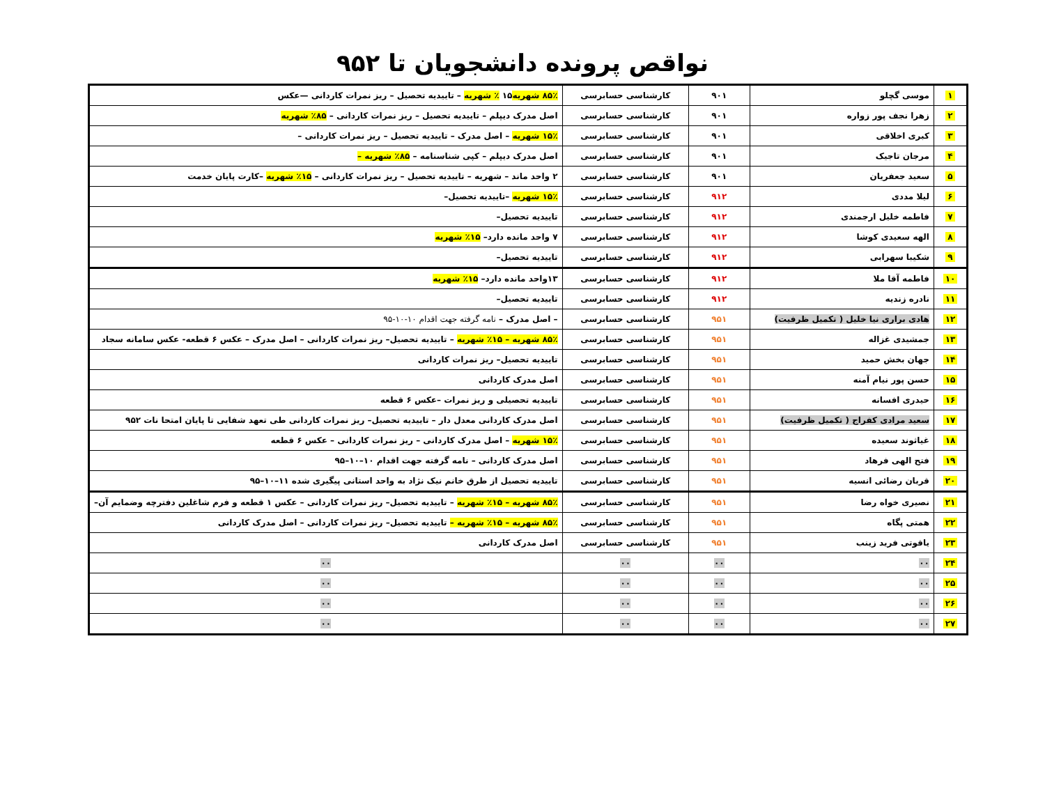نواقص پرونده دانشجویان تا ۹۵۲
| ۱ | موسی گچلو | ۹۰۱ | کارشناسی حسابرسی | ۸۵٪ شهریه ۱۵ ٪ شهریه – تاییدیه تحصیل – ریز نمرات کاردانی —عکس |
| ۲ | زهرا نجف پور زواره | ۹۰۱ | کارشناسی حسابرسی | اصل مدرک دیپلم – تاییدیه تحصیل – ریز نمرات کاردانی – ۸۵٪ شهریه |
| ۳ | کبری اخلاقی | ۹۰۱ | کارشناسی حسابرسی | ۱۵٪ شهریه – اصل مدرک – تاییدیه تحصیل – ریز نمرات کاردانی – |
| ۴ | مرجان تاجیک | ۹۰۱ | کارشناسی حسابرسی | اصل مدرک دیپلم – کپی شناسنامه – ۸۵٪ شهریه – |
| ۵ | سعید جعفریان | ۹۰۱ | کارشناسی حسابرسی | ۲ واحد ماند – شهریه – تاییدیه تحصیل – ریز نمرات کاردانی – ۱۵٪ شهریه –کارت پایان خدمت |
| ۶ | لیلا مددی | ۹۱۲ | کارشناسی حسابرسی | ۱۵٪ شهریه –تاییدیه تحصیل– |
| ۷ | فاطمه خلیل ارجمندی | ۹۱۲ | کارشناسی حسابرسی | تاییدیه تحصیل– |
| ۸ | الهه سعیدی کوشا | ۹۱۲ | کارشناسی حسابرسی | ۷ واحد مانده دارد– ۱۵٪ شهریه |
| ۹ | شکیبا سهرابی | ۹۱۲ | کارشناسی حسابرسی | تاییدیه تحصیل– |
| ۱۰ | فاطمه آقا ملا | ۹۱۲ | کارشناسی حسابرسی | ۱۳واحد مانده دارد– ۱۵٪ شهریه |
| ۱۱ | نادره زندیه | ۹۱۲ | کارشناسی حسابرسی | تاییدیه تحصیل– |
| ۱۲ | هادی براری نیا خلیل ( تکمیل ظرفیت) | ۹۵۱ | کارشناسی حسابرسی | – اصل مدرک – نامه گرفته جهت اقدام ۱۰-۱۰-۹۵ |
| ۱۳ | جمشیدی غزاله | ۹۵۱ | کارشناسی حسابرسی | ۸۵٪ شهریه – ۱۵٪ شهریه – تاییدیه تحصیل– ریز نمرات کاردانی – اصل مدرک – عکس ۶ قطعه- عکس سامانه سجاد |
| ۱۴ | جهان بخش حمید | ۹۵۱ | کارشناسی حسابرسی | تاییدیه تحصیل– ریز نمرات کاردانی |
| ۱۵ | حسن پور نیام آمنه | ۹۵۱ | کارشناسی حسابرسی | اصل مدرک کاردانی |
| ۱۶ | حیدری افسانه | ۹۵۱ | کارشناسی حسابرسی | تاییدیه تحصیلی و ریز نمرات –عکس ۶ قطعه |
| ۱۷ | سعید مرادی کفراج ( تکمیل ظرفیت) | ۹۵۱ | کارشناسی حسابرسی | اصل مدرک کاردانی معدل دار – تاییدیه تحصیل– ریز نمرات کاردانی طی تعهد شفایی تا پایان امتحا نات ۹۵۲ |
| ۱۸ | غیاثوند سعیده | ۹۵۱ | کارشناسی حسابرسی | ۱۵٪ شهریه – اصل مدرک کاردانی – ریز نمرات کاردانی – عکس ۶ قطعه |
| ۱۹ | فتح الهی فرهاد | ۹۵۱ | کارشناسی حسابرسی | اصل مدرک کاردانی – نامه گرفته جهت اقدام ۱۰–۱۰–۹۵ |
| ۲۰ | قربان رضائی انسیه | ۹۵۱ | کارشناسی حسابرسی | تاییدیه تحصیل از طرق خانم نیک نژاد به واحد استانی پیگیری شده ۱۱–۱۰–۹۵ |
| ۲۱ | نصیری خواه رضا | ۹۵۱ | کارشناسی حسابرسی | ۸۵٪ شهریه – ۱۵٪ شهریه – تاییدیه تحصیل– ریز نمرات کاردانی – عکس ۱ قطعه و فرم شاغلین دفترچه وضمایم آن– |
| ۲۲ | همتی پگاه | ۹۵۱ | کارشناسی حسابرسی | ۸۵٪ شهریه – ۱۵٪ شهریه – تاییدیه تحصیل– ریز نمرات کاردانی – اصل مدرک کاردانی |
| ۲۳ | یاقوتی فرید زینب | ۹۵۱ | کارشناسی حسابرسی | اصل مدرک کاردانی |
| ۲۴ | ۰۰ | ۰۰ | ۰۰ | ۰۰ |
| ۲۵ | ۰۰ | ۰۰ | ۰۰ | ۰۰ |
| ۲۶ | ۰۰ | ۰۰ | ۰۰ | ۰۰ |
| ۲۷ | ۰۰ | ۰۰ | ۰۰ | ۰۰ |